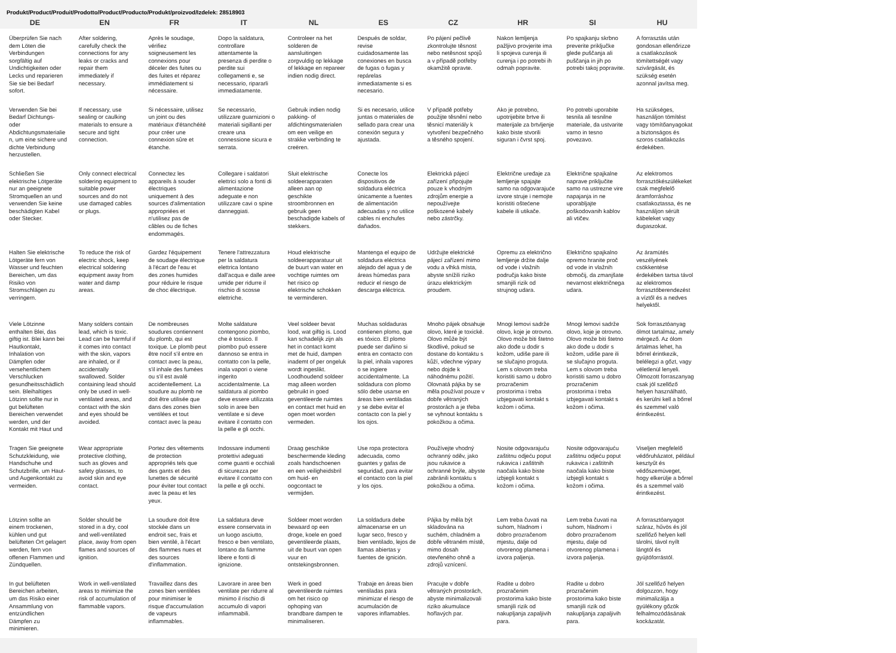Produkt/Product/Produit/Prodotto/Product/Producto/Produkt/proizvod/Izdelek: 28518903
| DE | EN | FR | IT | NL | ES | CZ | HR | SI | HU |
| --- | --- | --- | --- | --- | --- | --- | --- | --- | --- |
| Überprüfen Sie nach dem Löten die Verbindungen sorgfältig auf Undichtigkeiten oder Lecks und reparieren Sie sie bei Bedarf sofort. | After soldering, carefully check the connections for any leaks or cracks and repair them immediately if necessary. | Après le soudage, vérifiez soigneusement les connexions pour déceler des fuites ou des fuites et réparez immédiatement si nécessaire. | Dopo la saldatura, controllare attentamente la presenza di perdite o perdite sui collegamenti e, se necessario, ripararli immediatamente. | Controleer na het solderen de aansluitingen zorgvuldig op lekkage of lekkage en repareer indien nodig direct. | Después de soldar, revise cuidadosamente las conexiones en busca de fugas o fugas y repárelas inmediatamente si es necesario. | Po pájení pečlivě zkontrolujte těsnost nebo netěsnost spojů a v případě potřeby okamžitě opravte. | Nakon lemljenja pažljivo provjerite ima li spojeva curenja ili curenja i po potrebi ih odmah popravite. | Po spajkanju skrbno preverite priključke glede puščanja ali puščanja in jih po potrebi takoj popravite. | A forrasztás után gondosan ellenőrizze a csatlakozások tömítettségét vagy szivárgását, és szükség esetén azonnal javítsa meg. |
| Verwenden Sie bei Bedarf Dichtungs- oder Abdichtungsmaterialie n, um eine sichere und dichte Verbindung herzustellen. | If necessary, use sealing or caulking materials to ensure a secure and tight connection. | Si nécessaire, utilisez un joint ou des matériaux d'étanchéité pour créer une connexion sûre et étanche. | Se necessario, utilizzare guarnizioni o materiali sigillanti per creare una connessione sicura e serrata. | Gebruik indien nodig pakking- of afdichtingsmaterialen om een veilige en strakke verbinding te creëren. | Si es necesario, utilice juntas o materiales de sellado para crear una conexión segura y ajustada. | V případě potřeby použijte těsnění nebo těsnicí materiály k vytvoření bezpečného a těsného spojení. | Ako je potrebno, upotrijebite brtve ili materijale za brtvljenje kako biste stvorili siguran i čvrst spoj. | Po potrebi uporabite tesnila ali tesnilne materiale, da ustvarite varno in tesno povezavo. | Ha szükséges, használjon tömítést vagy tömítőanyagokat a biztonságos és szoros csatlakozás érdekében. |
| Schließen Sie elektrische Lötgeräte nur an geeignete Stromquellen an und verwenden Sie keine beschädigten Kabel oder Stecker. | Only connect electrical soldering equipment to suitable power sources and do not use damaged cables or plugs. | Connectez les appareils à souder électriques uniquement à des sources d'alimentation appropriées et n'utilisez pas de câbles ou de fiches endommagés. | Collegare i saldatori elettrici solo a fonti di alimentazione adeguate e non utilizzare cavi o spine danneggiati. | Sluit elektrische soldeerapparaten alleen aan op geschikte stroombronnen en gebruik geen beschadigde kabels of stekkers. | Conecte los dispositivos de soldadura eléctrica únicamente a fuentes de alimentación adecuadas y no utilice cables ni enchufes dañados. | Elektrická pájecí zařízení připojujte pouze k vhodným zdrojům energie a nepoužívejte poškozené kabely nebo zástrčky. | Električne uređaje za lemljenje spajajte samo na odgovarajuće izvore struje i nemojte koristiti oštećene kabele ili utikače. | Električne spajkalne naprave priključite samo na ustrezne vire napajanja in ne uporabljajte poškodovanih kablov ali vtičev. | Az elektromos forrasztókészülékeket csak megfelelő áramforráshoz csatlakoztassa, és ne használjon sérült kábeleket vagy dugaszokat. |
| Halten Sie elektrische Lötgeräte fern von Wasser und feuchten Bereichen, um das Risiko von Stromschlägen zu verringern. | To reduce the risk of electric shock, keep electrical soldering equipment away from water and damp areas. | Gardez l'équipement de soudage électrique à l'écart de l'eau et des zones humides pour réduire le risque de choc électrique. | Tenere l'attrezzatura per la saldatura elettrica lontano dall'acqua e dalle aree umide per ridurre il rischio di scosse elettriche. | Houd elektrische soldeerapparatuur uit de buurt van water en vochtige ruimtes om het risico op elektrische schokken te verminderen. | Mantenga el equipo de soldadura eléctrica alejado del agua y de áreas húmedas para reducir el riesgo de descarga eléctrica. | Udržujte elektrické pájecí zařízení mimo vodu a vlhká místa, abyste snížili riziko úrazu elektrickým proudem. | Opremu za električno lemljenje držite dalje od vode i vlažnih područja kako biste smanjili rizik od strujnog udara. | Električno spajkalno opremo hranite proč od vode in vlažnih območij, da zmanjšate nevarnost električnega udara. | Az áramütés veszélyének csökkentése érdekében tartsa távol az elektromos forrasztóberendezést a víztől és a nedves helyektől. |
| Viele Lötzinne enthalten Blei, das giftig ist. Blei kann bei Hautkontakt, Inhalation von Dämpfen oder versehentlichem Verschlucken gesundheitsschädlich sein. Bleihaltiges Lötzinn sollte nur in gut belüfteten Bereichen verwendet werden, und der Kontakt mit Haut und | Many solders contain lead, which is toxic. Lead can be harmful if it comes into contact with the skin, vapors are inhaled, or if accidentally swallowed. Solder containing lead should only be used in well-ventilated areas, and contact with the skin and eyes should be avoided. | De nombreuses soudures contiennent du plomb, qui est toxique. Le plomb peut être nocif s'il entre en contact avec la peau, s'il inhale des fumées ou s'il est avalé accidentellement. La soudure au plomb ne doit être utilisée que dans des zones bien ventilées et tout contact avec la peau | Molte saldature contengono piombo, che è tossico. Il piombo può essere dannoso se entra in contatto con la pelle, inala vapori o viene ingerito accidentalmente. La saldatura al piombo deve essere utilizzata solo in aree ben ventilate e si deve evitare il contatto con la pelle e gli occhi. | Veel soldeer bevat lood, wat giftig is. Lood kan schadelijk zijn als het in contact komt met de huid, dampen inademt of per ongeluk wordt ingeslikt. Loodhoudend soldeer mag alleen worden gebruikt in goed geventileerde ruimtes en contact met huid en ogen moet worden vermeden. | Muchas soldaduras contienen plomo, que es tóxico. El plomo puede ser dañino si entra en contacto con la piel, inhala vapores o se ingiere accidentalmente. La soldadura con plomo sólo debe usarse en áreas bien ventiladas y se debe evitar el contacto con la piel y los ojos. | Mnoho pájek obsahuje olovo, které je toxické. Olovo může být škodlivé, pokud se dostane do kontaktu s kůží, vdechne výpary nebo dojde k náhodnému požití. Olovnatá pájka by se měla používat pouze v dobře větraných prostorách a je třeba se vyhnout kontaktu s pokožkou a očima. | Mnogi lemovi sadrže olovo, koje je otrovno. Olovo može biti štetno ako dođe u dodir s kožom, udiše pare ili se slučajno proguta. Lem s olovom treba koristiti samo u dobro prozračenim prostorima i treba izbjegavati kontakt s kožom i očima. | Mnogi lemovi sadrže olovo, koje je otrovno. Olovo može biti štetno ako dođe u dodir s kožom, udiše pare ili se slučajno proguta. Lem s olovom treba koristiti samo u dobro prozračenim prostorima i treba izbjegavati kontakt s kožom i očima. | Sok forrasztóanyag ólmot tartalmaz, amely mérgező. Az ólom ártalmas lehet, ha bőrrel érintkezik, belélegzi a gőzt, vagy véletlenül lenyeli. Ólmozott forraszanyag csak jól szellőző helyen használható, és kerülni kell a bőrrel és szemmel való érintkezést. |
| Tragen Sie geeignete Schutzkleidung, wie Handschuhe und Schutzbrille, um Haut- und Augenkontakt zu vermeiden. | Wear appropriate protective clothing, such as gloves and safety glasses, to avoid skin and eye contact. | Portez des vêtements de protection appropriés tels que des gants et des lunettes de sécurité pour éviter tout contact avec la peau et les yeux. | Indossare indumenti protettivi adeguati come guanti e occhiali di sicurezza per evitare il contatto con la pelle e gli occhi. | Draag geschikte beschermende kleding zoals handschoenen en een veiligheidsbril om huid- en oogcontact te vermijden. | Use ropa protectora adecuada, como guantes y gafas de seguridad, para evitar el contacto con la piel y los ojos. | Používejte vhodný ochranný oděv, jako jsou rukavice a ochranné brýle, abyste zabránili kontaktu s pokožkou a očima. | Nosite odgovarajuću zaštitnu odjeću poput rukavica i zaštitnih naočala kako biste izbjegli kontakt s kožom i očima. | Nosite odgovarajuću zaštitnu odjeću poput rukavica i zaštitnih naočala kako biste izbjegli kontakt s kožom i očima. | Viseljen megfelelő védőruházatot, például kesztyűt és védőszemüveget, hogy elkerülje a bőrrel és a szemmel való érintkezést. |
| Lötzinn sollte an einem trockenen, kühlen und gut belüfteten Ort gelagert werden, fern von offenen Flammen und Zündquellen. | Solder should be stored in a dry, cool and well-ventilated place, away from open flames and sources of ignition. | La soudure doit être stockée dans un endroit sec, frais et bien ventilé, à l'écart des flammes nues et des sources d'inflammation. | La saldatura deve essere conservata in un luogo asciutto, fresco e ben ventilato, lontano da fiamme libere e fonti di ignizione. | Soldeer moet worden bewaard op een droge, koele en goed geventileerde plaats, uit de buurt van open vuur en ontstekingsbronnen. | La soldadura debe almacenarse en un lugar seco, fresco y bien ventilado, lejos de llamas abiertas y fuentes de ignición. | Pájka by měla být skladována na suchém, chladném a dobře větraném místě, mimo dosah otevřeného ohně a zdrojů vznícení. | Lem treba čuvati na suhom, hladnom i dobro prozračenom mjestu, dalje od otvorenog plamena i izvora paljenja. | Lem treba čuvati na suhom, hladnom i dobro prozračenom mjestu, dalje od otvorenog plamena i izvora paljenja. | A forrasztóanyagot száraz, hűvös és jól szellőző helyen kell tárolni, távol nyílt lángtól és gyújtóforrástól. |
| In gut belüfteten Bereichen arbeiten, um das Risiko einer Ansammlung von entzündlichen Dämpfen zu minimieren. | Work in well-ventilated areas to minimize the risk of accumulation of flammable vapors. | Travaillez dans des zones bien ventilées pour minimiser le risque d'accumulation de vapeurs inflammables. | Lavorare in aree ben ventilate per ridurre al minimo il rischio di accumulo di vapori infiammabili. | Werk in goed geventileerde ruimtes om het risico op ophoping van brandbare dampen te minimaliseren. | Trabaje en áreas bien ventiladas para minimizar el riesgo de acumulación de vapores inflamables. | Pracujte v dobře větraných prostorách, abyste minimalizovali riziko akumulace hořlavých par. | Radite u dobro prozračenim prostorima kako biste smanjili rizik od nakupljanja zapaljivih para. | Radite u dobro prozračenim prostorima kako biste smanjili rizik od nakupljanja zapaljivih para. | Jól szellőző helyen dolgozzon, hogy minimalizálja a gyúlékony gőzök felhalmozódásának kockázatát. |